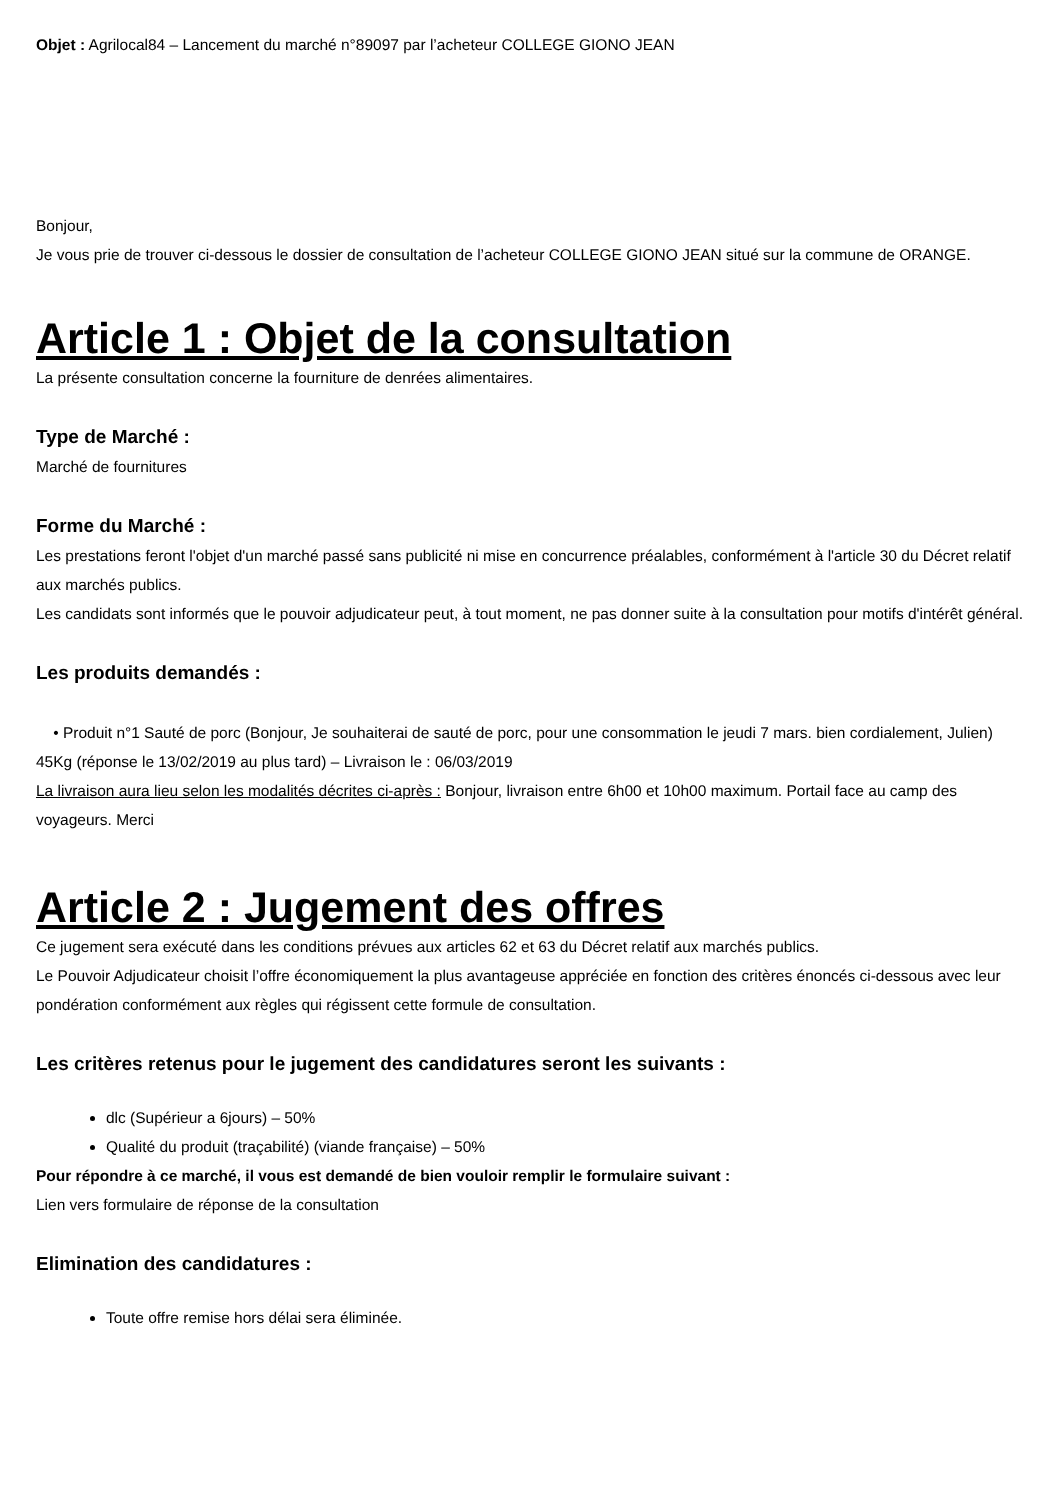Objet : Agrilocal84 – Lancement du marché n°89097 par l’acheteur COLLEGE GIONO JEAN
Bonjour,
Je vous prie de trouver ci-dessous le dossier de consultation de l’acheteur COLLEGE GIONO JEAN situé sur la commune de ORANGE.
Article 1 : Objet de la consultation
La présente consultation concerne la fourniture de denrées alimentaires.
Type de Marché :
Marché de fournitures
Forme du Marché :
Les prestations feront l'objet d'un marché passé sans publicité ni mise en concurrence préalables, conformément à l'article 30 du Décret relatif aux marchés publics.
Les candidats sont informés que le pouvoir adjudicateur peut, à tout moment, ne pas donner suite à la consultation pour motifs d'intérêt général.
Les produits demandés :
• Produit n°1 Sauté de porc (Bonjour, Je souhaiterai de sauté de porc, pour une consommation le jeudi 7 mars. bien cordialement, Julien) 45Kg (réponse le 13/02/2019 au plus tard) – Livraison le : 06/03/2019
La livraison aura lieu selon les modalités décrites ci-après : Bonjour, livraison entre 6h00 et 10h00 maximum. Portail face au camp des voyageurs. Merci
Article 2 : Jugement des offres
Ce jugement sera exécuté dans les conditions prévues aux articles 62 et 63 du Décret relatif aux marchés publics.
Le Pouvoir Adjudicateur choisit l’offre économiquement la plus avantageuse appréciée en fonction des critères énoncés ci-dessous avec leur pondération conformément aux règles qui régissent cette formule de consultation.
Les critères retenus pour le jugement des candidatures seront les suivants :
dlc (Supérieur a 6jours) – 50%
Qualité du produit (traçabilité) (viande française) – 50%
Pour répondre à ce marché, il vous est demandé de bien vouloir remplir le formulaire suivant :
Lien vers formulaire de réponse de la consultation
Elimination des candidatures :
Toute offre remise hors délai sera éliminée.